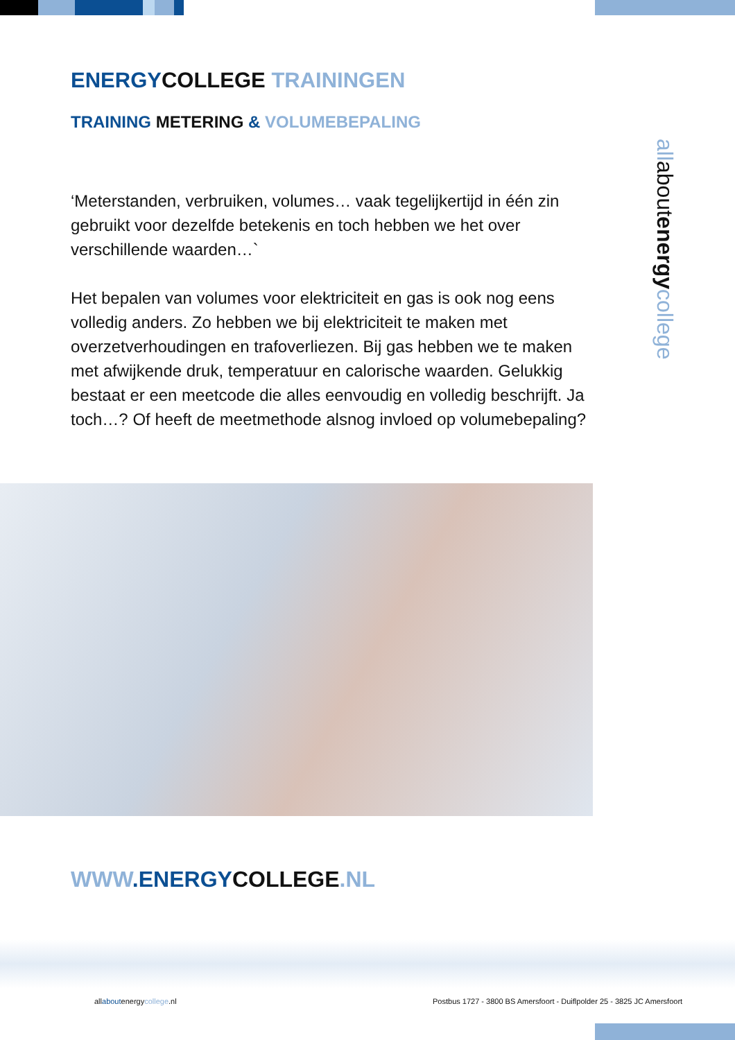ENERGY COLLEGE TRAININGEN
TRAINING METERING & VOLUMEBEPALING
allabout energycollege
‘Meterstanden, verbruiken, volumes… vaak tegelijkertijd in één zin gebruikt voor dezelfde betekenis en toch hebben we het over verschillende waarden…`
Het bepalen van volumes voor elektriciteit en gas is ook nog eens volledig anders. Zo hebben we bij elektriciteit te maken met overzetverhoudingen en trafoverliezen. Bij gas hebben we te maken met afwijkende druk, temperatuur en calorische waarden. Gelukkig bestaat er een meetcode die alles eenvoudig en volledig beschrijft. Ja toch…? Of heeft de meetmethode alsnog invloed op volumebepaling?
WWW.ENERGY COLLEGE.NL
allaboutenergycollege.nl
Postbus 1727 - 3800 BS Amersfoort - Duiflpolder 25 - 3825 JC Amersfoort